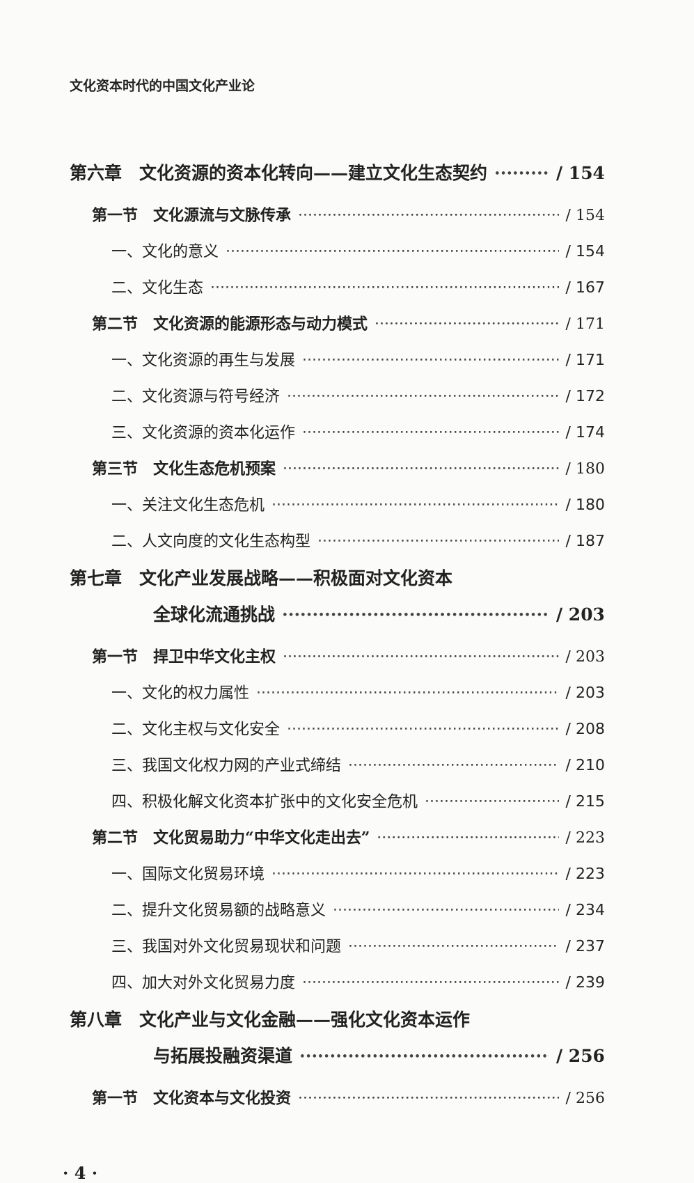文化资本时代的中国文化产业论
第六章　文化资源的资本化转向——建立文化生态契约 / 154
第一节　文化源流与文脉传承 / 154
一、文化的意义 / 154
二、文化生态 / 167
第二节　文化资源的能源形态与动力模式 / 171
一、文化资源的再生与发展 / 171
二、文化资源与符号经济 / 172
三、文化资源的资本化运作 / 174
第三节　文化生态危机预案 / 180
一、关注文化生态危机 / 180
二、人文向度的文化生态构型 / 187
第七章　文化产业发展战略——积极面对文化资本
全球化流通挑战 / 203
第一节　捍卫中华文化主权 / 203
一、文化的权力属性 / 203
二、文化主权与文化安全 / 208
三、我国文化权力网的产业式缔结 / 210
四、积极化解文化资本扩张中的文化安全危机 / 215
第二节　文化贸易助力“中华文化走出去” / 223
一、国际文化贸易环境 / 223
二、提升文化贸易额的战略意义 / 234
三、我国对外文化贸易现状和问题 / 237
四、加大对外文化贸易力度 / 239
第八章　文化产业与文化金融——强化文化资本运作
与拓展投融资渠道 / 256
第一节　文化资本与文化投资 / 256
· 4 ·